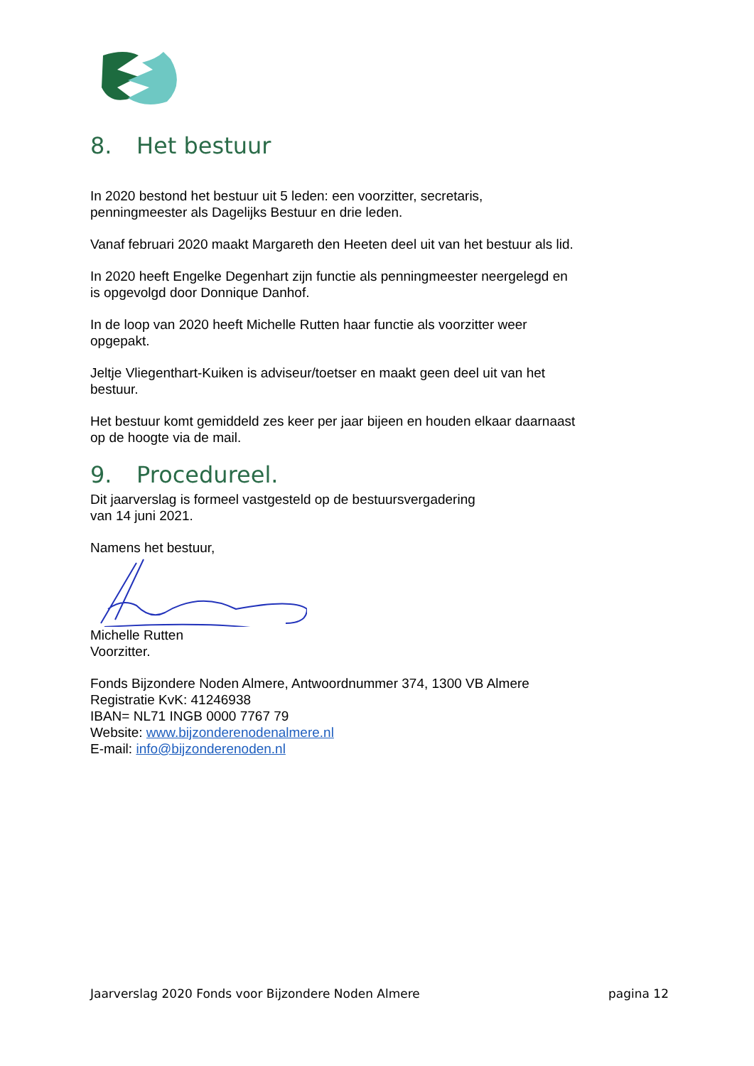8. Het bestuur
In 2020 bestond het bestuur uit 5 leden: een voorzitter, secretaris,
penningmeester als Dagelijks Bestuur en drie leden.
Vanaf februari 2020 maakt Margareth den Heeten deel uit van het bestuur als lid.
In 2020 heeft Engelke Degenhart zijn functie als penningmeester neergelegd en
is opgevolgd door Donnique Danhof.
In de loop van 2020 heeft Michelle Rutten haar functie als voorzitter weer
opgepakt.
Jeltje Vliegenthart-Kuiken is adviseur/toetser en maakt geen deel uit van het
bestuur.
Het bestuur komt gemiddeld zes keer per jaar bijeen en houden elkaar daarnaast
op de hoogte via de mail.
9. Procedureel.
Dit jaarverslag is formeel vastgesteld op de bestuursvergadering
van 14 juni 2021.
Namens het bestuur,
Michelle Rutten
Voorzitter.
Fonds Bijzondere Noden Almere, Antwoordnummer 374, 1300 VB Almere
Registratie KvK: 41246938
IBAN= NL71 INGB 0000 7767 79
Website: www.bijzonderenodenalmere.nl
E-mail: info@bijzonderenoden.nl
Jaarverslag 2020 Fonds voor Bijzondere Noden Almere pagina 12